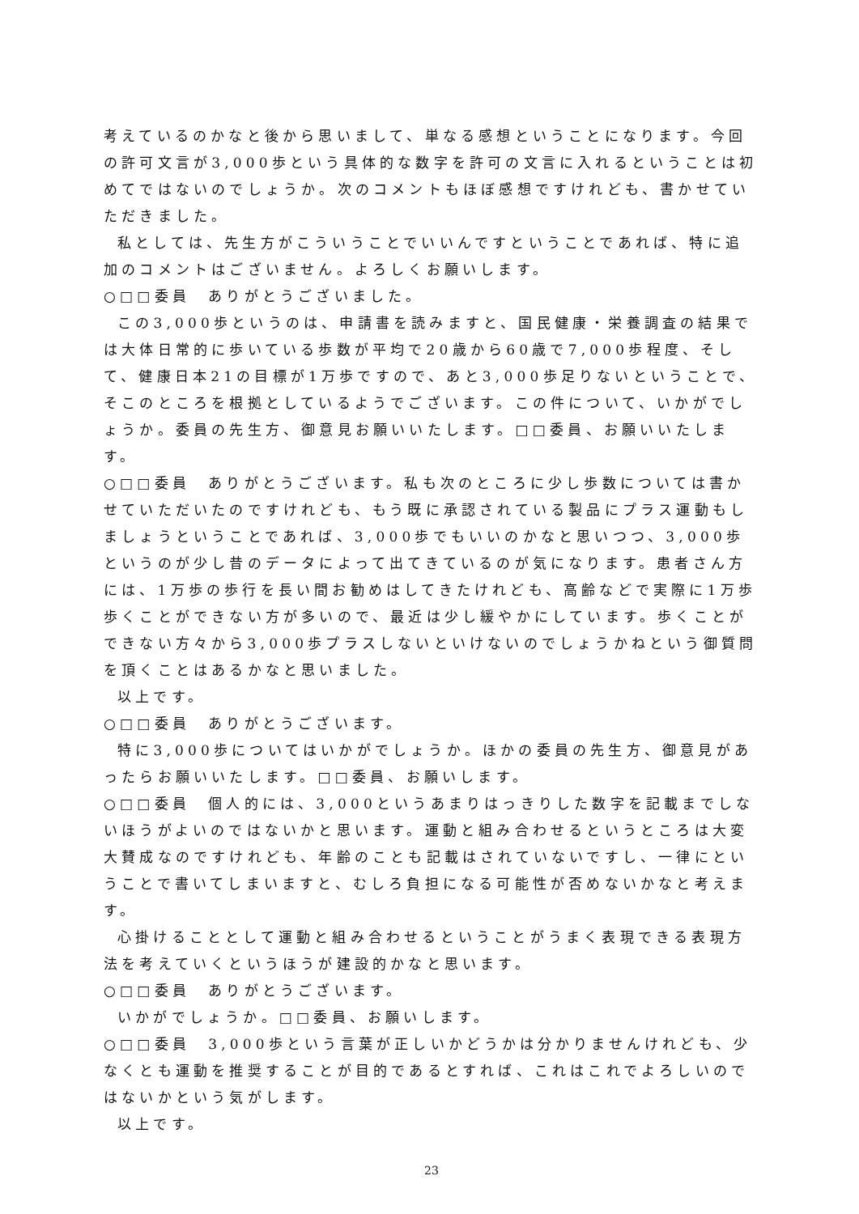考えているのかなと後から思いまして、単なる感想ということになります。今回の許可文言が3,000歩という具体的な数字を許可の文言に入れるということは初めてではないのでしょうか。次のコメントもほぼ感想ですけれども、書かせていただきました。
私としては、先生方がこういうことでいいんですということであれば、特に追加のコメントはございません。よろしくお願いします。
○□□委員　ありがとうございました。
この3,000歩というのは、申請書を読みますと、国民健康・栄養調査の結果では大体日常的に歩いている歩数が平均で20歳から60歳で7,000歩程度、そして、健康日本21の目標が1万歩ですので、あと3,000歩足りないということで、そこのところを根拠としているようでございます。この件について、いかがでしょうか。委員の先生方、御意見お願いいたします。□□委員、お願いいたします。
○□□委員　ありがとうございます。私も次のところに少し歩数については書かせていただいたのですけれども、もう既に承認されている製品にプラス運動もしましょうということであれば、3,000歩でもいいのかなと思いつつ、3,000歩というのが少し昔のデータによって出てきているのが気になります。患者さん方には、1万歩の歩行を長い間お勧めはしてきたけれども、高齢などで実際に1万歩歩くことができない方が多いので、最近は少し緩やかにしています。歩くことができない方々から3,000歩プラスしないといけないのでしょうかねという御質問を頂くことはあるかなと思いました。
以上です。
○□□委員　ありがとうございます。
特に3,000歩についてはいかがでしょうか。ほかの委員の先生方、御意見があったらお願いいたします。□□委員、お願いします。
○□□委員　個人的には、3,000というあまりはっきりした数字を記載までしないほうがよいのではないかと思います。運動と組み合わせるというところは大変大賛成なのですけれども、年齢のことも記載はされていないですし、一律にということで書いてしまいますと、むしろ負担になる可能性が否めないかなと考えます。
心掛けることとして運動と組み合わせるということがうまく表現できる表現方法を考えていくというほうが建設的かなと思います。
○□□委員　ありがとうございます。
いかがでしょうか。□□委員、お願いします。
○□□委員　3,000歩という言葉が正しいかどうかは分かりませんけれども、少なくとも運動を推奨することが目的であるとすれば、これはこれでよろしいのではないかという気がします。
以上です。
23